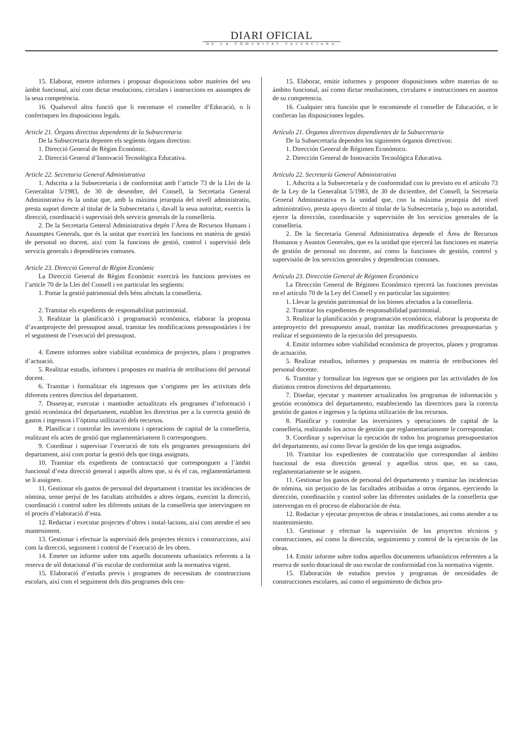DIARI OFICIAL
DE LA COMUNITAT VALENCIANA
15. Elaborar, emetre informes i proposar disposicions sobre matèries del seu àmbit funcional, així com dictar resolucions, circulars i instruccions en assumptes de la seua competència.
16. Qualsevol altra funció que li encomane el conseller d’Educació, o li conferisquen les disposicions legals.
Article 21. Òrgans directius dependents de la Subsecretaria
De la Subsecretaria depenen els següents òrgans directius:
1. Direcció General de Règim Econòmic.
2. Direcció General d’Innovació Tecnològica Educativa.
Article 22. Secretaria General Administrativa
1. Adscrita a la Subsecretaria i de conformitat amb l’article 73 de la Llei de la Generalitat 5/1983, de 30 de desembre, del Consell, la Secretaria General Administrativa és la unitat que, amb la màxima jerarquia del nivell administratiu, presta suport directe al titular de la Subsecretaria i, davall la seua autoritat, exercix la direcció, coordinació i supervisió dels servicis generals de la conselleria.
2. De la Secretaria General Administrativa depén l’Àrea de Recursos Humans i Assumptes Generals, que és la unitat que exercirà les funcions en matèria de gestió de personal no docent, així com la funcions de gestió, control i supervisió dels servicis generals i dependències comunes.
Article 23. Direcció General de Règim Econòmic
La Direcció General de Règim Econòmic exercirà les funcions previstes en l’article 70 de la Llei del Consell i en particular les següents:
1. Portar la gestió patrimonial dels béns afectats la conselleria.
2. Tramitar els expedients de responsabilitat patrimonial.
3. Realitzar la planificació i programació econòmica, elaborar la proposta d’avantprojecte del pressupost anual, tramitar les modificacions pressupostàries i fer el seguiment de l’execució del pressupost.
4. Emetre informes sobre viabilitat econòmica de projectes, plans i programes d’actuació.
5. Realitzar estudis, informes i propostes en matèria de retribucions del personal docent.
6. Tramitar i formalitzar els ingressos que s’originen per les activitats dels diferents centres directius del departament.
7. Dissenyar, executar i mantindre actualitzats els programes d’informació i gestió econòmica del departament, establint les directrius per a la correcta gestió de gastos i ingressos i l’òptima utilització dels recursos.
8. Planificar i controlar les inversions i operacions de capital de la conselleria, realitzant els actes de gestió que reglamentàriament li corresponguen.
9. Coordinar i supervisar l’execució de tots els programes pressupostaris del departament, així com portar la gestió dels que tinga assignats.
10. Tramitar els expedients de contractació que corresponguen a l’àmbit funcional d’esta direcció general i aquells altres que, si és el cas, reglamentàriament se li assignen.
11. Gestionar els gastos de personal del departament i tramitar les incidències de nòmina, sense perjuí de les facultats atribuïdes a altres òrgans, exercint la direcció, coordinació i control sobre les diferents unitats de la conselleria que intervinguen en el procés d’elaboració d’esta.
12. Redactar i executar projectes d’obres i instal·lacions, així com atendre el seu manteniment.
13. Gestionar i efectuar la supervisió dels projectes tècnics i construccions, així com la direcció, seguiment i control de l’execució de les obres.
14. Emetre un informe sobre tots aquells documents urbanístics referents a la reserva de sòl dotacional d’ús escolar de conformitat amb la normativa vigent.
15. Elaboració d’estudis previs i programes de necessitats de construccions escolars, així com el seguiment dels dits programes dels cen-
15. Elaborar, emitir informes y proponer disposiciones sobre materias de su ámbito funcional, así como dictar resoluciones, circulares e instrucciones en asuntos de su competencia.
16. Cualquier otra función que le encomiende el conseller de Educación, o le confieran las disposiciones legales.
Artículo 21. Órganos directivos dependientes de la Subsecretaría
De la Subsecretaría dependen los siguientes órganos directivos:
1. Dirección General de Régimen Económico.
2. Dirección General de Innovación Tecnológica Educativa.
Artículo 22. Secretaría General Administrativa
1. Adscrita a la Subsecretaría y de conformidad con lo previsto en el artículo 73 de la Ley de la Generalitat 5/1983, de 30 de diciembre, del Consell, la Secretaría General Administrativa es la unidad que, con la máxima jerarquía del nivel administrativo, presta apoyo directo al titular de la Subsecretaría y, bajo su autoridad, ejerce la dirección, coordinación y supervisión de los servicios generales de la conselleria.
2. De la Secretaría General Administrativa depende el Área de Recursos Humanos y Asuntos Generales, que es la unidad que ejercerá las funciones en materia de gestión de personal no docente, así como la funciones de gestión, control y supervisión de los servicios generales y dependencias comunes.
Artículo 23. Dirección General de Régimen Económico
La Dirección General de Régimen Económico ejercerá las funciones previstas en el artículo 70 de la Ley del Consell y en particular las siguientes:
1. Llevar la gestión patrimonial de los bienes afectados a la conselleria.
2. Tramitar los expedientes de responsabilidad patrimonial.
3. Realizar la planificación y programación económica, elaborar la propuesta de anteproyecto del presupuesto anual, tramitar las modificaciones presupuestarias y realizar el seguimiento de la ejecución del presupuesto.
4. Emitir informes sobre viabilidad económica de proyectos, planes y programas de actuación.
5. Realizar estudios, informes y propuestas en materia de retribuciones del personal docente.
6. Tramitar y formalizar los ingresos que se originen por las actividades de los distintos centros directivos del departamento.
7. Diseñar, ejecutar y mantener actualizados los programas de información y gestión económica del departamento, estableciendo las directrices para la correcta gestión de gastos e ingresos y la óptima utilización de los recursos.
8. Planificar y controlar las inversiones y operaciones de capital de la conselleria, realizando los actos de gestión que reglamentariamente le correspondan.
9. Coordinar y supervisar la ejecución de todos los programas presupuestarios del departamento, así como llevar la gestión de los que tenga asignados.
10. Tramitar los expedientes de contratación que correspondan al ámbito funcional de esta dirección general y aquellos otros que, en su caso, reglamentariamente se le asignen.
11. Gestionar los gastos de personal del departamento y tramitar las incidencias de nómina, sin perjuicio de las facultades atribuidas a otros órganos, ejerciendo la dirección, coordinación y control sobre las diferentes unidades de la conselleria que intervengan en el proceso de elaboración de ésta.
12. Redactar y ejecutar proyectos de obras e instalaciones, así como atender a su mantenimiento.
13. Gestionar y efectuar la supervisión de los proyectos técnicos y construcciones, así como la dirección, seguimiento y control de la ejecución de las obras.
14. Emitir informe sobre todos aquellos documentos urbanísticos referentes a la reserva de suelo dotacional de uso escolar de conformidad con la normativa vigente.
15. Elaboración de estudios previos y programas de necesidades de construcciones escolares, así como el seguimiento de dichos pro-